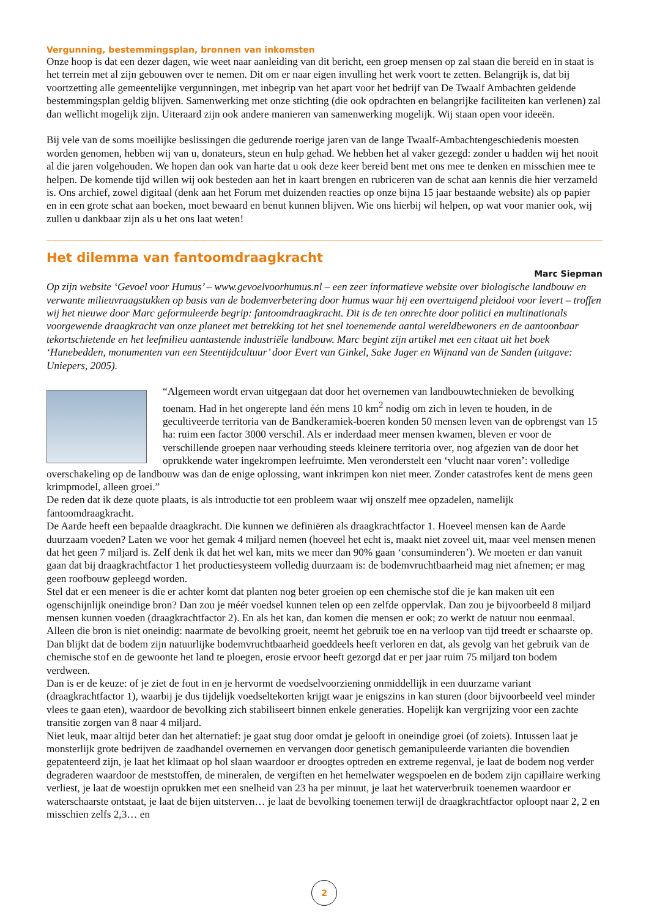Vergunning, bestemmingsplan, bronnen van inkomsten
Onze hoop is dat een dezer dagen, wie weet naar aanleiding van dit bericht, een groep mensen op zal staan die bereid en in staat is het terrein met al zijn gebouwen over te nemen. Dit om er naar eigen invulling het werk voort te zetten. Belangrijk is, dat bij voortzetting alle gemeentelijke vergunningen, met inbegrip van het apart voor het bedrijf van De Twaalf Ambachten geldende bestemmingsplan geldig blijven. Samenwerking met onze stichting (die ook opdrachten en belangrijke faciliteiten kan verlenen) zal dan wellicht mogelijk zijn. Uiteraard zijn ook andere manieren van samenwerking mogelijk. Wij staan open voor ideeën.
Bij vele van de soms moeilijke beslissingen die gedurende roerige jaren van de lange Twaalf-Ambachtengeschiedenis moesten worden genomen, hebben wij van u, donateurs, steun en hulp gehad. We hebben het al vaker gezegd: zonder u hadden wij het nooit al die jaren volgehouden. We hopen dan ook van harte dat u ook deze keer bereid bent met ons mee te denken en misschien mee te helpen. De komende tijd willen wij ook besteden aan het in kaart brengen en rubriceren van de schat aan kennis die hier verzameld is. Ons archief, zowel digitaal (denk aan het Forum met duizenden reacties op onze bijna 15 jaar bestaande website) als op papier en in een grote schat aan boeken, moet bewaard en benut kunnen blijven. Wie ons hierbij wil helpen, op wat voor manier ook, wij zullen u dankbaar zijn als u het ons laat weten!
Het dilemma van fantoomdraagkracht
Marc Siepman
Op zijn website ‘Gevoel voor Humus’ – www.gevoelvoorhumus.nl – een zeer informatieve website over biologische landbouw en verwante milieuvraagstukken op basis van de bodemverbetering door humus waar hij een overtuigend pleidooi voor levert – troffen wij het nieuwe door Marc geformuleerde begrip: fantoomdraagkracht. Dit is de ten onrechte door politici en multinationals voorgewende draagkracht van onze planeet met betrekking tot het snel toenemende aantal wereldbewoners en de aantoonbaar tekortschietende en het leefmilieu aantastende industriële landbouw. Marc begint zijn artikel met een citaat uit het boek ‘Hunebedden, monumenten van een Steentijdcultuur’ door Evert van Ginkel, Sake Jager en Wijnand van de Sanden (uitgave: Uniepers, 2005).
“Algemeen wordt ervan uitgegaan dat door het overnemen van landbouwtechnieken de bevolking toenam. Had in het ongerepte land één mens 10 km<sup>2</sup> nodig om zich in leven te houden, in de gecultiveerde territoria van de Bandkeramiek-boeren konden 50 mensen leven van de opbrengst van 15 ha: ruim een factor 3000 verschil. Als er inderdaad meer mensen kwamen, bleven er voor de verschillende groepen naar verhouding steeds kleinere territoria over, nog afgezien van de door het oprukkende water ingekrompen leefruimte. Men veronderstelt een ‘vlucht naar voren’: volledige overschakeling op de landbouw was dan de enige oplossing, want inkrimpen kon niet meer. Zonder catastrofes kent de mens geen krimpmodel, alleen groei.”
De reden dat ik deze quote plaats, is als introductie tot een probleem waar wij onszelf mee opzadelen, namelijk fantoomdraagkracht.
De Aarde heeft een bepaalde draagkracht. Die kunnen we definiëren als draagkrachtfactor 1. Hoeveel mensen kan de Aarde duurzaam voeden? Laten we voor het gemak 4 miljard nemen (hoeveel het echt is, maakt niet zoveel uit, maar veel mensen menen dat het geen 7 miljard is. Zelf denk ik dat het wel kan, mits we meer dan 90% gaan ‘consuminderen’). We moeten er dan vanuit gaan dat bij draagkrachtfactor 1 het productiesysteem volledig duurzaam is: de bodemvruchtbaarheid mag niet afnemen; er mag geen roofbouw gepleegd worden.
Stel dat er een meneer is die er achter komt dat planten nog beter groeien op een chemische stof die je kan maken uit een ogenschijnlijk oneindige bron? Dan zou je méér voedsel kunnen telen op een zelfde oppervlak. Dan zou je bijvoorbeeld 8 miljard mensen kunnen voeden (draagkrachtfactor 2). En als het kan, dan komen die mensen er ook; zo werkt de natuur nou eenmaal. Alleen die bron is niet oneindig: naarmate de bevolking groeit, neemt het gebruik toe en na verloop van tijd treedt er schaarste op. Dan blijkt dat de bodem zijn natuurlijke bodemvruchtbaarheid goeddeels heeft verloren en dat, als gevolg van het gebruik van de chemische stof en de gewoonte het land te ploegen, erosie ervoor heeft gezorgd dat er per jaar ruim 75 miljard ton bodem verdween.
Dan is er de keuze: of je ziet de fout in en je hervormt de voedselvoorziening onmiddellijk in een duurzame variant (draagkrachtfactor 1), waarbij je dus tijdelijk voedseltekorten krijgt waar je enigszins in kan sturen (door bijvoorbeeld veel minder vlees te gaan eten), waardoor de bevolking zich stabiliseert binnen enkele generaties. Hopelijk kan vergrijzing voor een zachte transitie zorgen van 8 naar 4 miljard.
Niet leuk, maar altijd beter dan het alternatief: je gaat stug door omdat je gelooft in oneindige groei (of zoiets). Intussen laat je monsterlijk grote bedrijven de zaadhandel overnemen en vervangen door genetisch gemanipuleerde varianten die bovendien gepatenteerd zijn, je laat het klimaat op hol slaan waardoor er droogtes optreden en extreme regenval, je laat de bodem nog verder degraderen waardoor de meststoffen, de mineralen, de vergiften en het hemelwater wegspoelen en de bodem zijn capillaire werking verliest, je laat de woestijn oprukken met een snelheid van 23 ha per minuut, je laat het waterverbruik toenemen waardoor er waterschaarste ontstaat, je laat de bijen uitsterven… je laat de bevolking toenemen terwijl de draagkrachtfactor oploopt naar 2, 2 en misschien zelfs 2,3… en
2